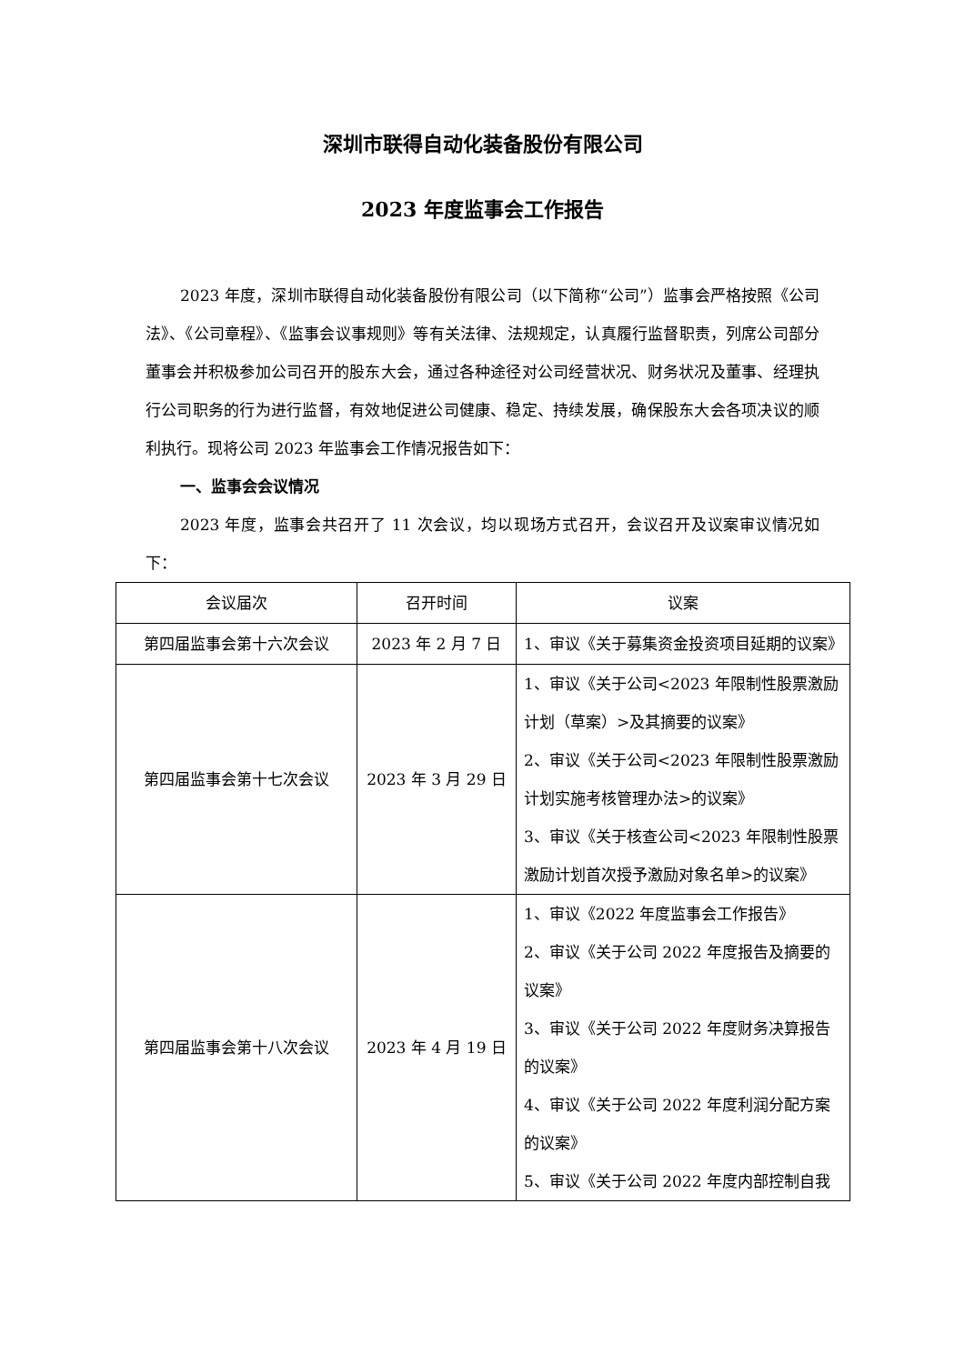深圳市联得自动化装备股份有限公司
2023 年度监事会工作报告
2023 年度，深圳市联得自动化装备股份有限公司（以下简称“公司”）监事会严格按照《公司法》、《公司章程》、《监事会议事规则》等有关法律、法规规定，认真履行监督职责，列席公司部分董事会并积极参加公司召开的股东大会，通过各种途径对公司经营状况、财务状况及董事、经理执行公司职务的行为进行监督，有效地促进公司健康、稳定、持续发展，确保股东大会各项决议的顺利执行。现将公司 2023 年监事会工作情况报告如下：
一、监事会会议情况
2023 年度，监事会共召开了 11 次会议，均以现场方式召开，会议召开及议案审议情况如下：
| 会议届次 | 召开时间 | 议案 |
| --- | --- | --- |
| 第四届监事会第十六次会议 | 2023 年 2 月 7 日 | 1、审议《关于募集资金投资项目延期的议案》 |
| 第四届监事会第十七次会议 | 2023 年 3 月 29 日 | 1、审议《关于公司<2023 年限制性股票激励计划（草案）>及其摘要的议案》 2、审议《关于公司<2023 年限制性股票激励计划实施考核管理办法>的议案》 3、审议《关于核查公司<2023 年限制性股票激励计划首次授予激励对象名单>的议案》 |
| 第四届监事会第十八次会议 | 2023 年 4 月 19 日 | 1、审议《2022 年度监事会工作报告》 2、审议《关于公司 2022 年度报告及摘要的议案》 3、审议《关于公司 2022 年度财务决算报告的议案》 4、审议《关于公司 2022 年度利润分配方案的议案》 5、审议《关于公司 2022 年度内部控制自我 |